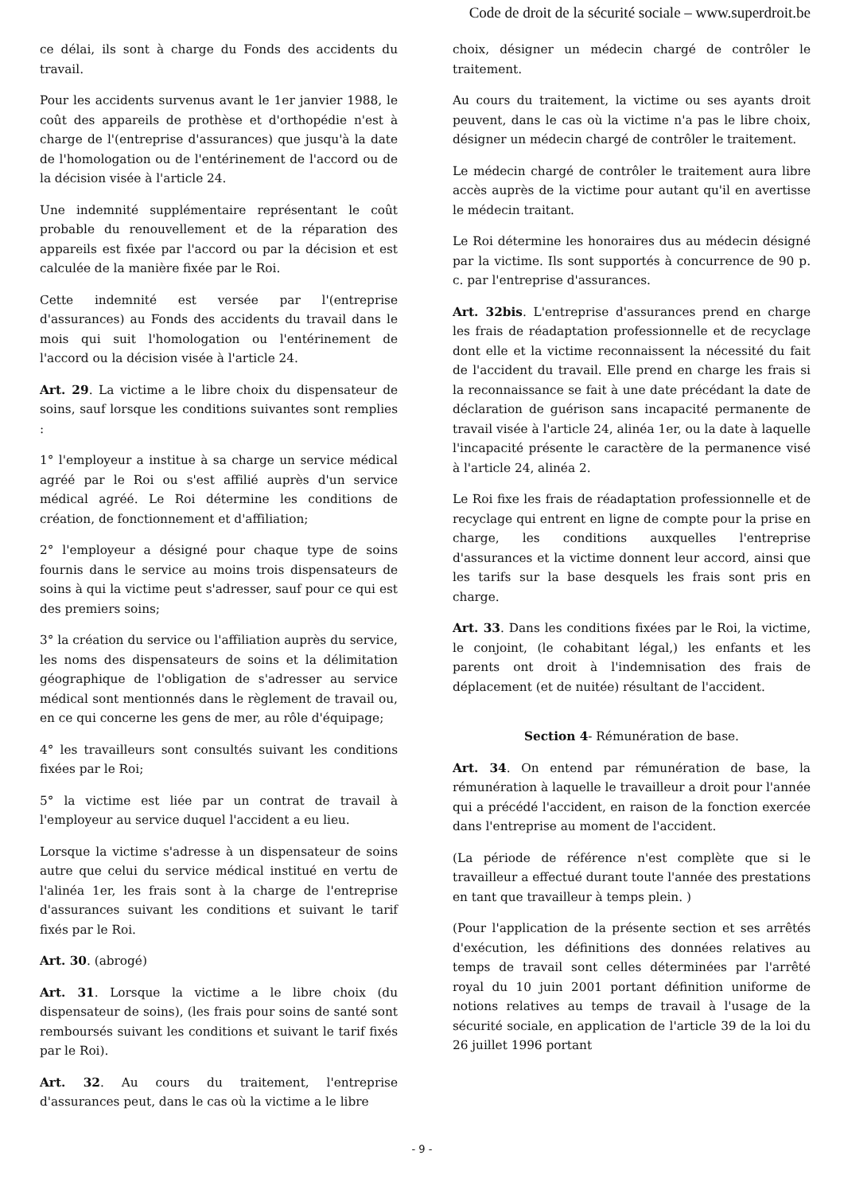Code de droit de la sécurité sociale – www.superdroit.be
ce délai, ils sont à charge du Fonds des accidents du travail.
Pour les accidents survenus avant le 1er janvier 1988, le coût des appareils de prothèse et d'orthopédie n'est à charge de l'(entreprise d'assurances) que jusqu'à la date de l'homologation ou de l'entérinement de l'accord ou de la décision visée à l'article 24.
Une indemnité supplémentaire représentant le coût probable du renouvellement et de la réparation des appareils est fixée par l'accord ou par la décision et est calculée de la manière fixée par le Roi.
Cette indemnité est versée par l'(entreprise d'assurances) au Fonds des accidents du travail dans le mois qui suit l'homologation ou l'entérinement de l'accord ou la décision visée à l'article 24.
Art. 29. La victime a le libre choix du dispensateur de soins, sauf lorsque les conditions suivantes sont remplies :
1° l'employeur a institue à sa charge un service médical agréé par le Roi ou s'est affilié auprès d'un service médical agréé. Le Roi détermine les conditions de création, de fonctionnement et d'affiliation;
2° l'employeur a désigné pour chaque type de soins fournis dans le service au moins trois dispensateurs de soins à qui la victime peut s'adresser, sauf pour ce qui est des premiers soins;
3° la création du service ou l'affiliation auprès du service, les noms des dispensateurs de soins et la délimitation géographique de l'obligation de s'adresser au service médical sont mentionnés dans le règlement de travail ou, en ce qui concerne les gens de mer, au rôle d'équipage;
4° les travailleurs sont consultés suivant les conditions fixées par le Roi;
5° la victime est liée par un contrat de travail à l'employeur au service duquel l'accident a eu lieu.
Lorsque la victime s'adresse à un dispensateur de soins autre que celui du service médical institué en vertu de l'alinéa 1er, les frais sont à la charge de l'entreprise d'assurances suivant les conditions et suivant le tarif fixés par le Roi.
Art. 30. (abrogé)
Art. 31. Lorsque la victime a le libre choix (du dispensateur de soins), (les frais pour soins de santé sont remboursés suivant les conditions et suivant le tarif fixés par le Roi).
Art. 32. Au cours du traitement, l'entreprise d'assurances peut, dans le cas où la victime a le libre
choix, désigner un médecin chargé de contrôler le traitement.
Au cours du traitement, la victime ou ses ayants droit peuvent, dans le cas où la victime n'a pas le libre choix, désigner un médecin chargé de contrôler le traitement.
Le médecin chargé de contrôler le traitement aura libre accès auprès de la victime pour autant qu'il en avertisse le médecin traitant.
Le Roi détermine les honoraires dus au médecin désigné par la victime. Ils sont supportés à concurrence de 90 p. c. par l'entreprise d'assurances.
Art. 32bis. L'entreprise d'assurances prend en charge les frais de réadaptation professionnelle et de recyclage dont elle et la victime reconnaissent la nécessité du fait de l'accident du travail. Elle prend en charge les frais si la reconnaissance se fait à une date précédant la date de déclaration de guérison sans incapacité permanente de travail visée à l'article 24, alinéa 1er, ou la date à laquelle l'incapacité présente le caractère de la permanence visé à l'article 24, alinéa 2.
Le Roi fixe les frais de réadaptation professionnelle et de recyclage qui entrent en ligne de compte pour la prise en charge, les conditions auxquelles l'entreprise d'assurances et la victime donnent leur accord, ainsi que les tarifs sur la base desquels les frais sont pris en charge.
Art. 33. Dans les conditions fixées par le Roi, la victime, le conjoint, (le cohabitant légal,) les enfants et les parents ont droit à l'indemnisation des frais de déplacement (et de nuitée) résultant de l'accident.
Section 4- Rémunération de base.
Art. 34. On entend par rémunération de base, la rémunération à laquelle le travailleur a droit pour l'année qui a précédé l'accident, en raison de la fonction exercée dans l'entreprise au moment de l'accident.
(La période de référence n'est complète que si le travailleur a effectué durant toute l'année des prestations en tant que travailleur à temps plein. )
(Pour l'application de la présente section et ses arrêtés d'exécution, les définitions des données relatives au temps de travail sont celles déterminées par l'arrêté royal du 10 juin 2001 portant définition uniforme de notions relatives au temps de travail à l'usage de la sécurité sociale, en application de l'article 39 de la loi du 26 juillet 1996 portant
- 9 -